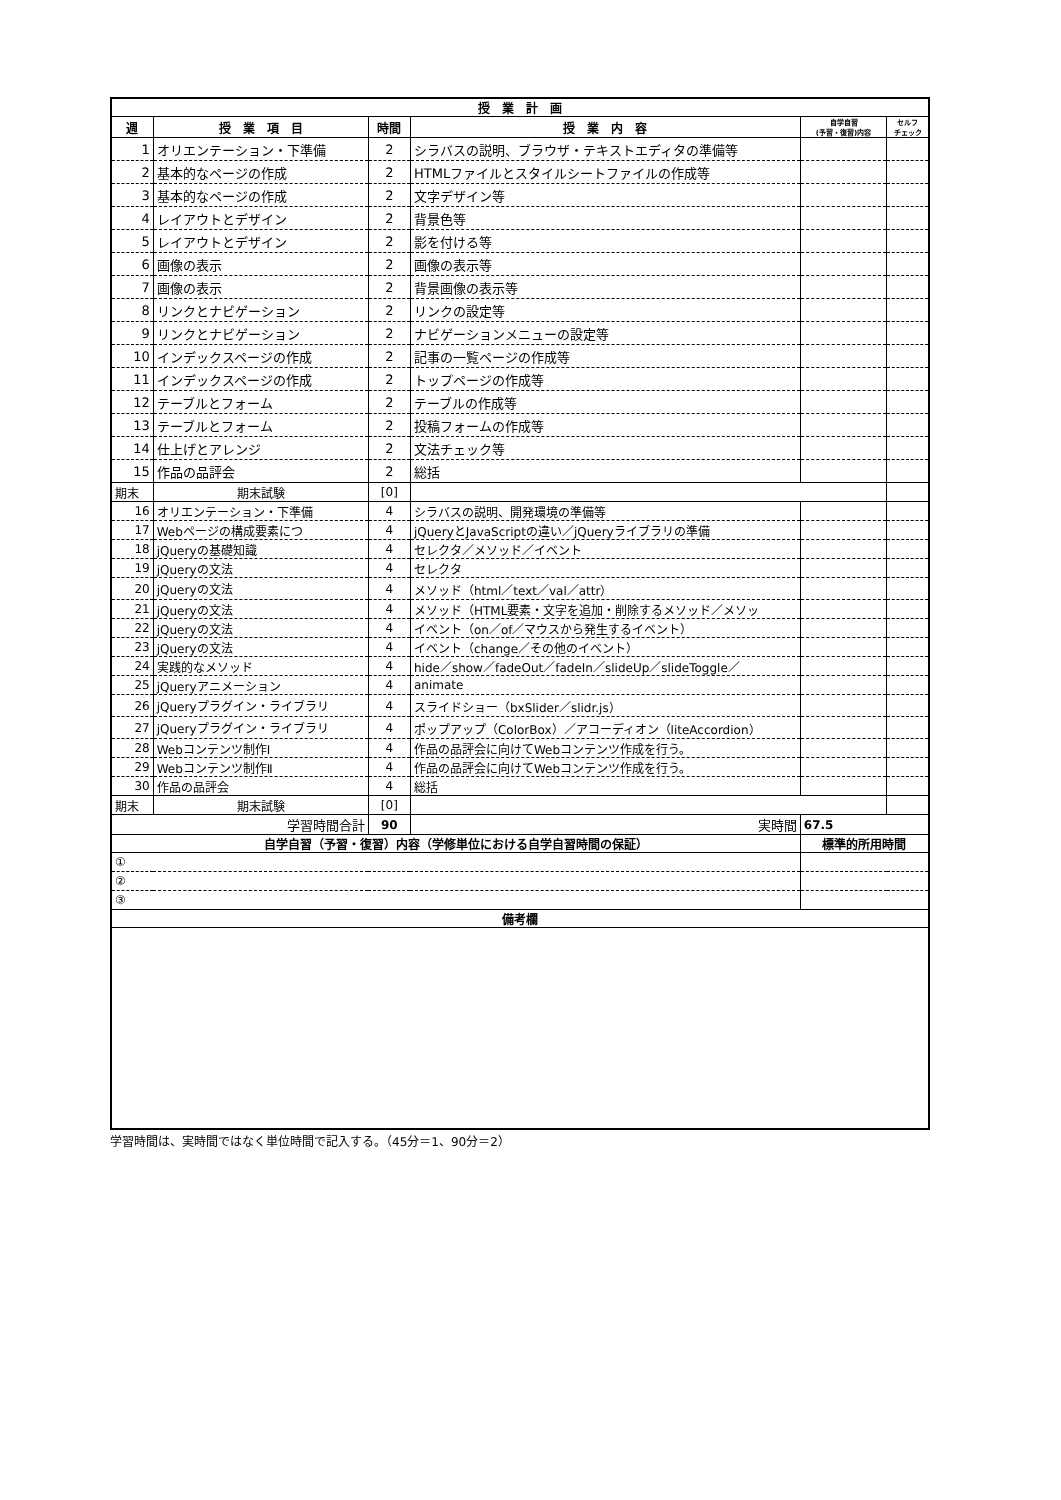| 授 業 計 画 | | | | | |
| --- | --- | --- | --- | --- | --- |
| 週 | 授 業 項 目 | 時間 | 授 業 内 容 | 自学自習 (予習・復習)内容 | セルフ チェック |
| 1 | オリエンテーション・下準備 | 2 | シラバスの説明、ブラウザ・テキストエディタの準備等 | | |
| 2 | 基本的なページの作成 | 2 | HTMLファイルとスタイルシートファイルの作成等 | | |
| 3 | 基本的なページの作成 | 2 | 文字デザイン等 | | |
| 4 | レイアウトとデザイン | 2 | 背景色等 | | |
| 5 | レイアウトとデザイン | 2 | 影を付ける等 | | |
| 6 | 画像の表示 | 2 | 画像の表示等 | | |
| 7 | 画像の表示 | 2 | 背景画像の表示等 | | |
| 8 | リンクとナビゲーション | 2 | リンクの設定等 | | |
| 9 | リンクとナビゲーション | 2 | ナビゲーションメニューの設定等 | | |
| 10 | インデックスページの作成 | 2 | 記事の一覧ページの作成等 | | |
| 11 | インデックスページの作成 | 2 | トップページの作成等 | | |
| 12 | テーブルとフォーム | 2 | テーブルの作成等 | | |
| 13 | テーブルとフォーム | 2 | 投稿フォームの作成等 | | |
| 14 | 仕上げとアレンジ | 2 | 文法チェック等 | | |
| 15 | 作品の品評会 | 2 | 総括 | | |
| 期末 | 期末試験 | [0] | | | |
| 16 | オリエンテーション・下準備 | 4 | シラバスの説明、開発環境の準備等 | | |
| 17 | Webページの構成要素につ | 4 | jQueryとJavaScriptの違い／jQueryライブラリの準備 | | |
| 18 | jQueryの基礎知識 | 4 | セレクタ／メソッド／イベント | | |
| 19 | jQueryの文法 | 4 | セレクタ | | |
| 20 | jQueryの文法 | 4 | メソッド（html／text／val／attr） | | |
| 21 | jQueryの文法 | 4 | メソッド（HTML要素・文字を追加・削除するメソッド／メソッ | | |
| 22 | jQueryの文法 | 4 | イベント（on／of／マウスから発生するイベント） | | |
| 23 | jQueryの文法 | 4 | イベント（change／その他のイベント） | | |
| 24 | 実践的なメソッド | 4 | hide／show／fadeOut／fadeIn／slideUp／slideToggle／ | | |
| 25 | jQueryアニメーション | 4 | animate | | |
| 26 | jQueryプラグイン・ライブラリ | 4 | スライドショー（bxSlider／slidr.js） | | |
| 27 | jQueryプラグイン・ライブラリ | 4 | ポップアップ（ColorBox）／アコーディオン（liteAccordion） | | |
| 28 | Webコンテンツ制作Ⅰ | 4 | 作品の品評会に向けてWebコンテンツ作成を行う。 | | |
| 29 | Webコンテンツ制作Ⅱ | 4 | 作品の品評会に向けてWebコンテンツ作成を行う。 | | |
| 30 | 作品の品評会 | 4 | 総括 | | |
| 期末 | 期末試験 | [0] | | | |
| 学習時間合計 | | 90 | 実時間 | 67.5 | |
| 自学自習（予習・復習）内容（学修単位における自学自習時間の保証） | | | | 標準的所用時間 | |
| ① | | | | | |
| ② | | | | | |
| ③ | | | | | |
| 備考欄 | | | | | |
学習時間は、実時間ではなく単位時間で記入する。（45分＝1、90分＝2）